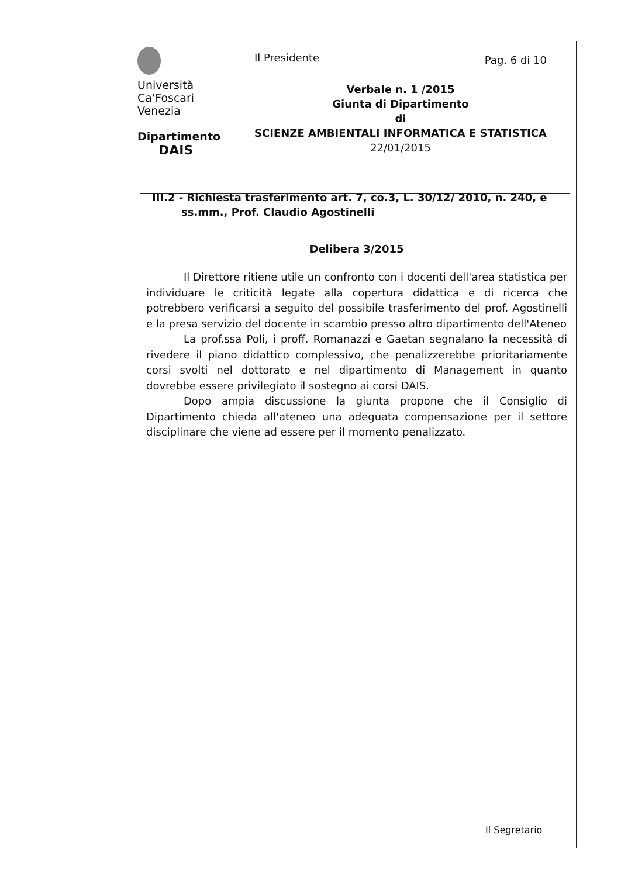Università
Ca'Foscari
Venezia
Dipartimento
DAIS
Il Presidente
Pag. 6 di 10
Verbale n. 1 /2015
Giunta di Dipartimento
di
SCIENZE AMBIENTALI INFORMATICA E STATISTICA
22/01/2015
III.2 - Richiesta trasferimento art. 7, co.3, L. 30/12/ 2010, n. 240, e ss.mm., Prof. Claudio Agostinelli
Delibera 3/2015
Il Direttore ritiene utile un confronto con i docenti dell'area statistica per individuare le criticità legate alla copertura didattica e di ricerca che potrebbero verificarsi a seguito del possibile trasferimento del prof. Agostinelli e la presa servizio del docente in scambio presso altro dipartimento dell'Ateneo
La prof.ssa Poli, i proff. Romanazzi e Gaetan segnalano la necessità di rivedere il piano didattico complessivo, che penalizzerebbe prioritariamente corsi svolti nel dottorato e nel dipartimento di Management in quanto dovrebbe essere privilegiato il sostegno ai corsi DAIS.
Dopo ampia discussione la giunta propone che il Consiglio di Dipartimento chieda all'ateneo una adeguata compensazione per il settore disciplinare che viene ad essere per il momento penalizzato.
Il Segretario